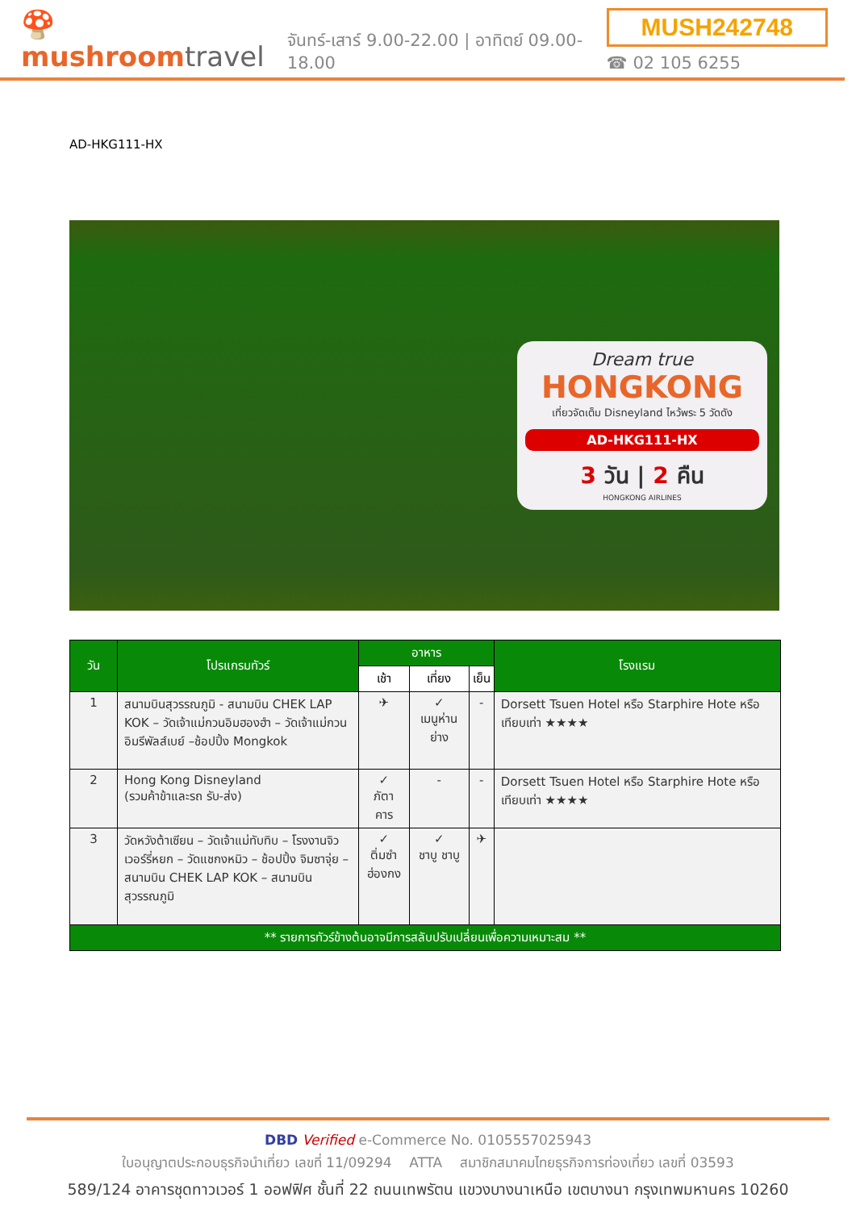🍄 mushroomtravel
จันทร์-เสาร์ 9.00-22.00 | อาทิตย์ 09.00-18.00
MUSH242748
☎ 02 105 6255
AD-HKG111-HX
Dream true
HONGKONG
เที่ยวจัดเต็ม Disneyland ไหว้พระ 5 วัดดัง
AD-HKG111-HX
3 วัน | 2 คืน
HONGKONG AIRLINES
| วัน | โปรแกรมทัวร์ | อาหาร | | | โรงแรม |
| --- | --- | --- | --- | --- | --- |
| | | เช้า | เที่ยง | เย็น | |
| 1 | สนามบินสุวรรณภูมิ - สนามบิน CHEK LAP KOK – วัดเจ้าแม่กวนอิมฮองฮำ – วัดเจ้าแม่กวนอิมรีพัลส์เบย์ –ช้อปปิ้ง Mongkok | ✈ | ✓ เมนูห่านย่าง | - | Dorsett Tsuen Hotel หรือ Starphire Hote หรือ เทียบเท่า ★★★★ |
| 2 | Hong Kong Disneyland (รวมค้าข้าและรถ รับ-ส่ง) | ✓ ภัตาคาร | - | - | Dorsett Tsuen Hotel หรือ Starphire Hote หรือ เทียบเท่า ★★★★ |
| 3 | วัดหวังต้าเซียน – วัดเจ้าแม่ทับทิบ – โรงงานจิวเวอร์รี่หยก – วัดแชกงหมิว – ช้อปปิ้ง จิมซาจุ่ย – สนามบิน CHEK LAP KOK – สนามบินสุวรรณภูมิ | ✓ ติ่มซำ ฮ่องกง | ✓ ชาบู ชาบู | ✈ | |
| ** รายการทัวร์ข้างต้นอาจมีการสลับปรับเปลี่ยนเพื่อความเหมาะสม ** | | | | | |
DBD Verified e-Commerce No. 0105557025943
ใบอนุญาตประกอบธุรกิจนำเที่ยว เลขที่ 11/09294 ATTA สมาชิกสมาคมไทยธุรกิจการท่องเที่ยว เลขที่ 03593
589/124 อาคารชุดทาวเวอร์ 1 ออฟฟิศ ชั้นที่ 22 ถนนเทพรัตน แขวงบางนาเหนือ เขตบางนา กรุงเทพมหานคร 10260